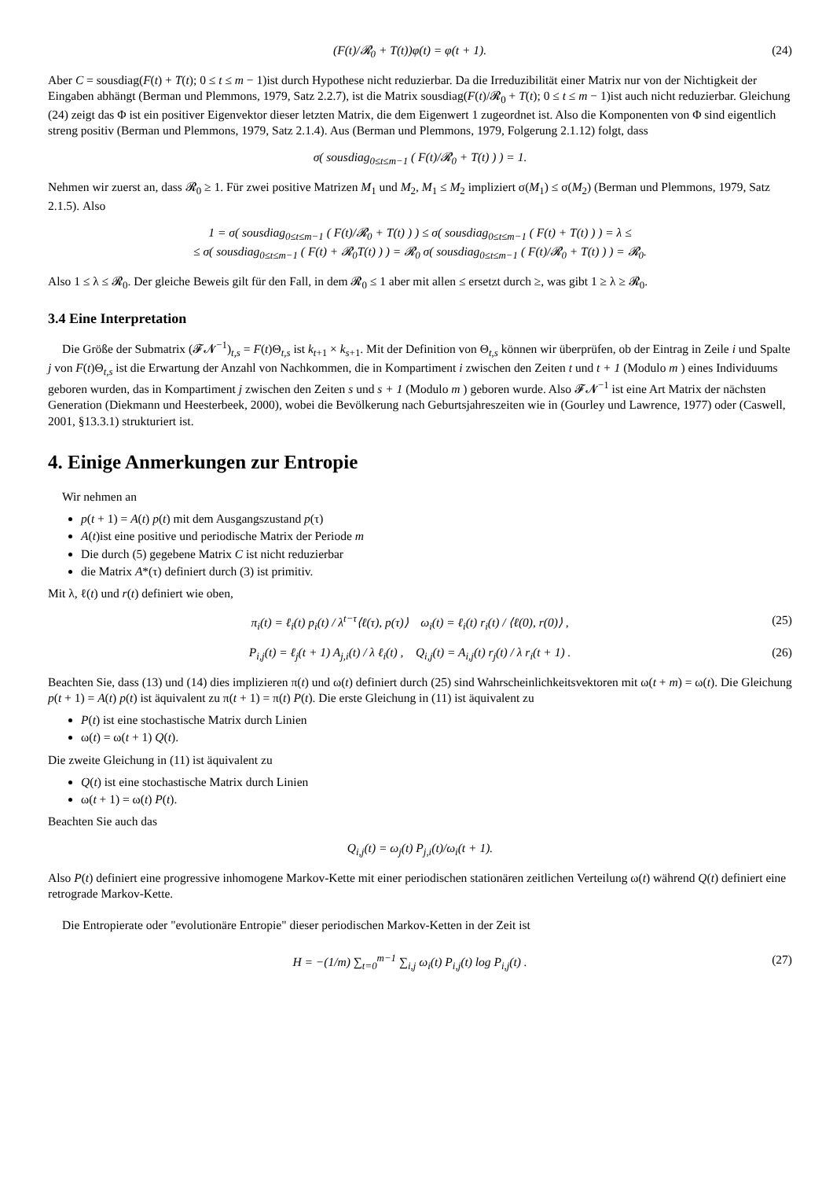(F(t)/𝓡<sub>0</sub> + T(t))φ(t) = φ(t + 1). (24)
Aber C = sousdiag(F(t) + T(t); 0 ≤ t ≤ m − 1)ist durch Hypothese nicht reduzierbar. Da die Irreduzibilität einer Matrix nur von der Nichtigkeit der Eingaben abhängt (Berman und Plemmons, 1979, Satz 2.2.7), ist die Matrix sousdiag(F(t)/𝓡<sub>0</sub> + T(t); 0 ≤ t ≤ m − 1)ist auch nicht reduzierbar. Gleichung (24) zeigt das Φ ist ein positiver Eigenvektor dieser letzten Matrix, die dem Eigenwert 1 zugeordnet ist. Also die Komponenten von Φ sind eigentlich streng positiv (Berman und Plemmons, 1979, Satz 2.1.4). Aus (Berman und Plemmons, 1979, Folgerung 2.1.12) folgt, dass
σ( sousdiag<sub>0≤t≤m−1</sub> ( F(t)/𝓡<sub>0</sub> + T(t) ) ) = 1.
Nehmen wir zuerst an, dass 𝓡<sub>0</sub> ≥ 1. Für zwei positive Matrizen M<sub>1</sub> und M<sub>2</sub>, M<sub>1</sub> ≤ M<sub>2</sub> impliziert σ(M<sub>1</sub>) ≤ σ(M<sub>2</sub>) (Berman und Plemmons, 1979, Satz 2.1.5). Also
1 = σ( sousdiag<sub>0≤t≤m−1</sub> ( F(t)/𝓡<sub>0</sub> + T(t) ) ) ≤ σ( sousdiag<sub>0≤t≤m−1</sub> ( F(t) + T(t) ) ) = λ ≤
≤ σ( sousdiag<sub>0≤t≤m−1</sub> ( F(t) + 𝓡<sub>0</sub>T(t) ) ) = 𝓡<sub>0</sub> σ( sousdiag<sub>0≤t≤m−1</sub> ( F(t)/𝓡<sub>0</sub> + T(t) ) ) = 𝓡<sub>0</sub>.
Also 1 ≤ λ ≤ 𝓡<sub>0</sub>. Der gleiche Beweis gilt für den Fall, in dem 𝓡<sub>0</sub> ≤ 1 aber mit allen ≤ ersetzt durch ≥, was gibt 1 ≥ λ ≥ 𝓡<sub>0</sub>.
3.4 Eine Interpretation
Die Größe der Submatrix (𝓕𝓝<sup>−1</sup>)<sub>t,s</sub> = F(t)Θ<sub>t,s</sub> ist k<sub>t+1</sub> × k<sub>s+1</sub>. Mit der Definition von Θ<sub>t,s</sub> können wir überprüfen, ob der Eintrag in Zeile i und Spalte j von F(t)Θ<sub>t,s</sub> ist die Erwartung der Anzahl von Nachkommen, die in Kompartiment i zwischen den Zeiten t und t + 1 (Modulo m ) eines Individuums geboren wurden, das in Kompartiment j zwischen den Zeiten s und s + 1 (Modulo m ) geboren wurde. Also 𝓕𝓝<sup>−1</sup> ist eine Art Matrix der nächsten Generation (Diekmann und Heesterbeek, 2000), wobei die Bevölkerung nach Geburtsjahreszeiten wie in (Gourley und Lawrence, 1977) oder (Caswell, 2001, §13.3.1) strukturiert ist.
4. Einige Anmerkungen zur Entropie
Wir nehmen an
p(t + 1) = A(t) p(t) mit dem Ausgangszustand p(τ)
A(t)ist eine positive und periodische Matrix der Periode m
Die durch (5) gegebene Matrix C ist nicht reduzierbar
die Matrix A*(τ) definiert durch (3) ist primitiv.
Mit λ, ℓ(t) und r(t) definiert wie oben,
π<sub>i</sub>(t) = ℓ<sub>i</sub>(t) p<sub>i</sub>(t) / λ<sup>t−τ</sup>⟨ℓ(τ), p(τ)⟩ ω<sub>i</sub>(t) = ℓ<sub>i</sub>(t) r<sub>i</sub>(t) / ⟨ℓ(0), r(0)⟩ , (25)
P<sub>i,j</sub>(t) = ℓ<sub>j</sub>(t + 1) A<sub>j,i</sub>(t) / λ ℓ<sub>i</sub>(t) , Q<sub>i,j</sub>(t) = A<sub>i,j</sub>(t) r<sub>j</sub>(t) / λ r<sub>i</sub>(t + 1) . (26)
Beachten Sie, dass (13) und (14) dies implizieren π(t) und ω(t) definiert durch (25) sind Wahrscheinlichkeitsvektoren mit ω(t + m) = ω(t). Die Gleichung p(t + 1) = A(t) p(t) ist äquivalent zu π(t + 1) = π(t) P(t). Die erste Gleichung in (11) ist äquivalent zu
P(t) ist eine stochastische Matrix durch Linien
ω(t) = ω(t + 1) Q(t).
Die zweite Gleichung in (11) ist äquivalent zu
Q(t) ist eine stochastische Matrix durch Linien
ω(t + 1) = ω(t) P(t).
Beachten Sie auch das
Q<sub>i,j</sub>(t) = ω<sub>j</sub>(t) P<sub>j,i</sub>(t)/ω<sub>i</sub>(t + 1).
Also P(t) definiert eine progressive inhomogene Markov-Kette mit einer periodischen stationären zeitlichen Verteilung ω(t) während Q(t) definiert eine retrograde Markov-Kette.
Die Entropierate oder "evolutionäre Entropie" dieser periodischen Markov-Ketten in der Zeit ist
H = −(1/m) ∑<sub>t=0</sub><sup>m−1</sup> ∑<sub>i,j</sub> ω<sub>i</sub>(t) P<sub>i,j</sub>(t) log P<sub>i,j</sub>(t) . (27)